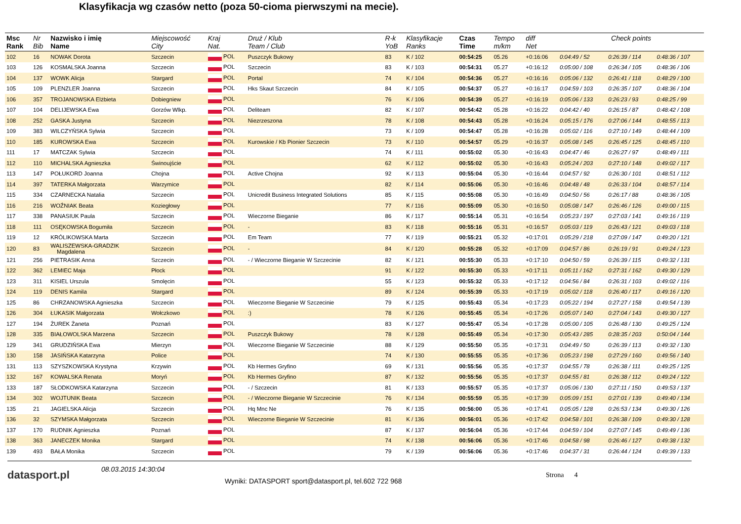Klasyfikacja wg czasów netto (poza 50-cioma pierwszymi na mecie).
| Msc Rank | Nr Bib | Nazwisko i imię Name | Miejscowość City | Kraj Nat. | Druż / Klub Team / Club | R-k YoB | Klasyfikacje Ranks | Czas Time | Tempo m/km | diff Net | Check points | | |
| --- | --- | --- | --- | --- | --- | --- | --- | --- | --- | --- | --- | --- | --- |
| 102 | 16 | NOWAK Dorota | Szczecin | POL | Puszczyk Bukowy | 83 | K / 102 | 00:54:25 | 05.26 | +0:16:06 | 0:04:49 / 52 | 0:26:39 / 114 | 0:48:36 / 107 |
| 103 | 126 | KOSMALSKA Joanna | Szczecin | POL | Szczecin | 83 | K / 103 | 00:54:31 | 05.27 | +0:16:12 | 0:05:00 / 108 | 0:26:34 / 105 | 0:48:36 / 106 |
| 104 | 137 | WOWK Alicja | Stargard | POL | Portal | 74 | K / 104 | 00:54:36 | 05.27 | +0:16:16 | 0:05:06 / 132 | 0:26:41 / 118 | 0:48:29 / 100 |
| 105 | 109 | PLENZLER Joanna | Szczecin | POL | Hks Skaut Szczecin | 84 | K / 105 | 00:54:37 | 05.27 | +0:16:17 | 0:04:59 / 103 | 0:26:35 / 107 | 0:48:36 / 104 |
| 106 | 357 | TROJANOWSKA Elżbieta | Dobiegniew | POL | | 76 | K / 106 | 00:54:39 | 05.27 | +0:16:19 | 0:05:06 / 133 | 0:26:23 / 93 | 0:48:25 / 99 |
| 107 | 104 | DELIJEWSKA Ewa | Gorzów Wlkp. | POL | Deliteam | 82 | K / 107 | 00:54:42 | 05.28 | +0:16:22 | 0:04:42 / 40 | 0:26:15 / 87 | 0:48:42 / 108 |
| 108 | 252 | GASKA Justyna | Szczecin | POL | Niezrzeszona | 78 | K / 108 | 00:54:43 | 05.28 | +0:16:24 | 0:05:15 / 176 | 0:27:06 / 144 | 0:48:55 / 113 |
| 109 | 383 | WILCZYŃSKA Sylwia | Szczecin | POL | | 73 | K / 109 | 00:54:47 | 05.28 | +0:16:28 | 0:05:02 / 116 | 0:27:10 / 149 | 0:48:44 / 109 |
| 110 | 185 | KUROWSKA Ewa | Szczecin | POL | Kurowskie / Kb Pionier Szczecin | 73 | K / 110 | 00:54:57 | 05.29 | +0:16:37 | 0:05:08 / 145 | 0:26:45 / 125 | 0:48:45 / 110 |
| 111 | 17 | MATCZAK Sylwia | Szczecin | POL | | 74 | K / 111 | 00:55:02 | 05.30 | +0:16:43 | 0:04:47 / 46 | 0:26:27 / 97 | 0:48:49 / 111 |
| 112 | 110 | MICHALSKA Agnieszka | Świnoujście | POL | | 62 | K / 112 | 00:55:02 | 05.30 | +0:16:43 | 0:05:24 / 203 | 0:27:10 / 148 | 0:49:02 / 117 |
| 113 | 147 | POŁUKORD Joanna | Chojna | POL | Active Chojna | 92 | K / 113 | 00:55:04 | 05.30 | +0:16:44 | 0:04:57 / 92 | 0:26:30 / 101 | 0:48:51 / 112 |
| 114 | 397 | TATERKA Małgorzata | Warzymice | POL | | 82 | K / 114 | 00:55:06 | 05.30 | +0:16:46 | 0:04:48 / 48 | 0:26:33 / 104 | 0:48:57 / 114 |
| 115 | 334 | CZARNECKA Natalia | Szczecin | POL | Unicredit Business Integrated Solutions | 85 | K / 115 | 00:55:08 | 05.30 | +0:16:49 | 0:04:50 / 56 | 0:26:17 / 88 | 0:48:36 / 105 |
| 116 | 216 | WOŹNIAK Beata | Koziegłowy | POL | | 77 | K / 116 | 00:55:09 | 05.30 | +0:16:50 | 0:05:08 / 147 | 0:26:46 / 126 | 0:49:00 / 115 |
| 117 | 338 | PANASIUK Paula | Szczecin | POL | Wieczorne Bieganie | 86 | K / 117 | 00:55:14 | 05.31 | +0:16:54 | 0:05:23 / 197 | 0:27:03 / 141 | 0:49:16 / 119 |
| 118 | 111 | OSĘKOWSKA Bogumiła | Szczecin | POL | - | 83 | K / 118 | 00:55:16 | 05.31 | +0:16:57 | 0:05:03 / 119 | 0:26:43 / 121 | 0:49:03 / 118 |
| 119 | 12 | KRÓLIKOWSKA Marta | Szczecin | POL | Em Team | 77 | K / 119 | 00:55:21 | 05.32 | +0:17:01 | 0:05:29 / 218 | 0:27:09 / 147 | 0:49:20 / 121 |
| 120 | 83 | WALISZEWSKA-GRADZIK Magdalena | Szczecin | POL | - | 84 | K / 120 | 00:55:28 | 05.32 | +0:17:09 | 0:04:57 / 86 | 0:26:19 / 91 | 0:49:24 / 123 |
| 121 | 256 | PIETRASIK Anna | Szczecin | POL | - / Wieczorne Bieganie W Szczecinie | 82 | K / 121 | 00:55:30 | 05.33 | +0:17:10 | 0:04:50 / 59 | 0:26:39 / 115 | 0:49:32 / 131 |
| 122 | 362 | LEMIEC Maja | Płock | POL | | 91 | K / 122 | 00:55:30 | 05.33 | +0:17:11 | 0:05:11 / 162 | 0:27:31 / 162 | 0:49:30 / 129 |
| 123 | 311 | KISIEL Urszula | Smolęcin | POL | | 55 | K / 123 | 00:55:32 | 05.33 | +0:17:12 | 0:04:56 / 84 | 0:26:31 / 103 | 0:49:02 / 116 |
| 124 | 119 | DENIS Kamila | Stargard | POL | | 89 | K / 124 | 00:55:39 | 05.33 | +0:17:19 | 0:05:02 / 118 | 0:26:40 / 117 | 0:49:16 / 120 |
| 125 | 86 | CHRZANOWSKA Agnieszka | Szczecin | POL | Wieczorne Bieganie W Szczecinie | 79 | K / 125 | 00:55:43 | 05.34 | +0:17:23 | 0:05:22 / 194 | 0:27:27 / 158 | 0:49:54 / 139 |
| 126 | 304 | ŁUKASIK Małgorzata | Wołczkowo | POL | :) | 78 | K / 126 | 00:55:45 | 05.34 | +0:17:26 | 0:05:07 / 140 | 0:27:04 / 143 | 0:49:30 / 127 |
| 127 | 194 | ŻUREK Żaneta | Poznań | POL | | 83 | K / 127 | 00:55:47 | 05.34 | +0:17:28 | 0:05:00 / 105 | 0:26:48 / 130 | 0:49:25 / 124 |
| 128 | 335 | BIAŁOWOLSKA Marzena | Szczecin | POL | Puszczyk Bukowy | 78 | K / 128 | 00:55:49 | 05.34 | +0:17:30 | 0:05:43 / 285 | 0:28:35 / 203 | 0:50:04 / 144 |
| 129 | 341 | GRUDZIŃSKA Ewa | Mierzyn | POL | Wieczorne Bieganie W Szczecinie | 88 | K / 129 | 00:55:50 | 05.35 | +0:17:31 | 0:04:49 / 50 | 0:26:39 / 113 | 0:49:32 / 130 |
| 130 | 158 | JASIŃSKA Katarzyna | Police | POL | | 74 | K / 130 | 00:55:55 | 05.35 | +0:17:36 | 0:05:23 / 198 | 0:27:29 / 160 | 0:49:56 / 140 |
| 131 | 113 | SZYSZKOWSKA Krystyna | Krzywin | POL | Kb Hermes Gryfino | 69 | K / 131 | 00:55:56 | 05.35 | +0:17:37 | 0:04:55 / 78 | 0:26:38 / 111 | 0:49:25 / 125 |
| 132 | 167 | KOWALSKA Renata | Moryń | POL | Kb Hermes Gryfino | 87 | K / 132 | 00:55:56 | 05.35 | +0:17:37 | 0:04:55 / 81 | 0:26:38 / 112 | 0:49:24 / 122 |
| 133 | 187 | SŁODKOWSKA Katarzyna | Szczecin | POL | - / Szczecin | 81 | K / 133 | 00:55:57 | 05.35 | +0:17:37 | 0:05:06 / 130 | 0:27:11 / 150 | 0:49:53 / 137 |
| 134 | 302 | WOJTUNIK Beata | Szczecin | POL | - / Wieczorne Bieganie W Szczecinie | 76 | K / 134 | 00:55:59 | 05.35 | +0:17:39 | 0:05:09 / 151 | 0:27:01 / 139 | 0:49:40 / 134 |
| 135 | 21 | JAGIELSKA Alicja | Szczecin | POL | Hq Mnc Ne | 76 | K / 135 | 00:56:00 | 05.36 | +0:17:41 | 0:05:05 / 128 | 0:26:53 / 134 | 0:49:30 / 126 |
| 136 | 32 | SZYMSKA Małgorzata | Szczecin | POL | Wieczorne Bieganie W Szczecinie | 81 | K / 136 | 00:56:01 | 05.36 | +0:17:42 | 0:04:58 / 101 | 0:26:38 / 109 | 0:49:30 / 128 |
| 137 | 170 | RUDNIK Agnieszka | Poznań | POL | | 87 | K / 137 | 00:56:04 | 05.36 | +0:17:44 | 0:04:59 / 104 | 0:27:07 / 145 | 0:49:49 / 136 |
| 138 | 363 | JANECZEK Monika | Stargard | POL | | 74 | K / 138 | 00:56:06 | 05.36 | +0:17:46 | 0:04:58 / 98 | 0:26:46 / 127 | 0:49:38 / 132 |
| 139 | 493 | BAŁA Monika | Szczecin | POL | | 79 | K / 139 | 00:56:06 | 05.36 | +0:17:46 | 0:04:37 / 31 | 0:26:44 / 124 | 0:49:39 / 133 |
datasport.pl
08.03.2015 14:30:04
Wyniki: DATASPORT sport@datasport.pl, tel.602 722 968
Strona 4